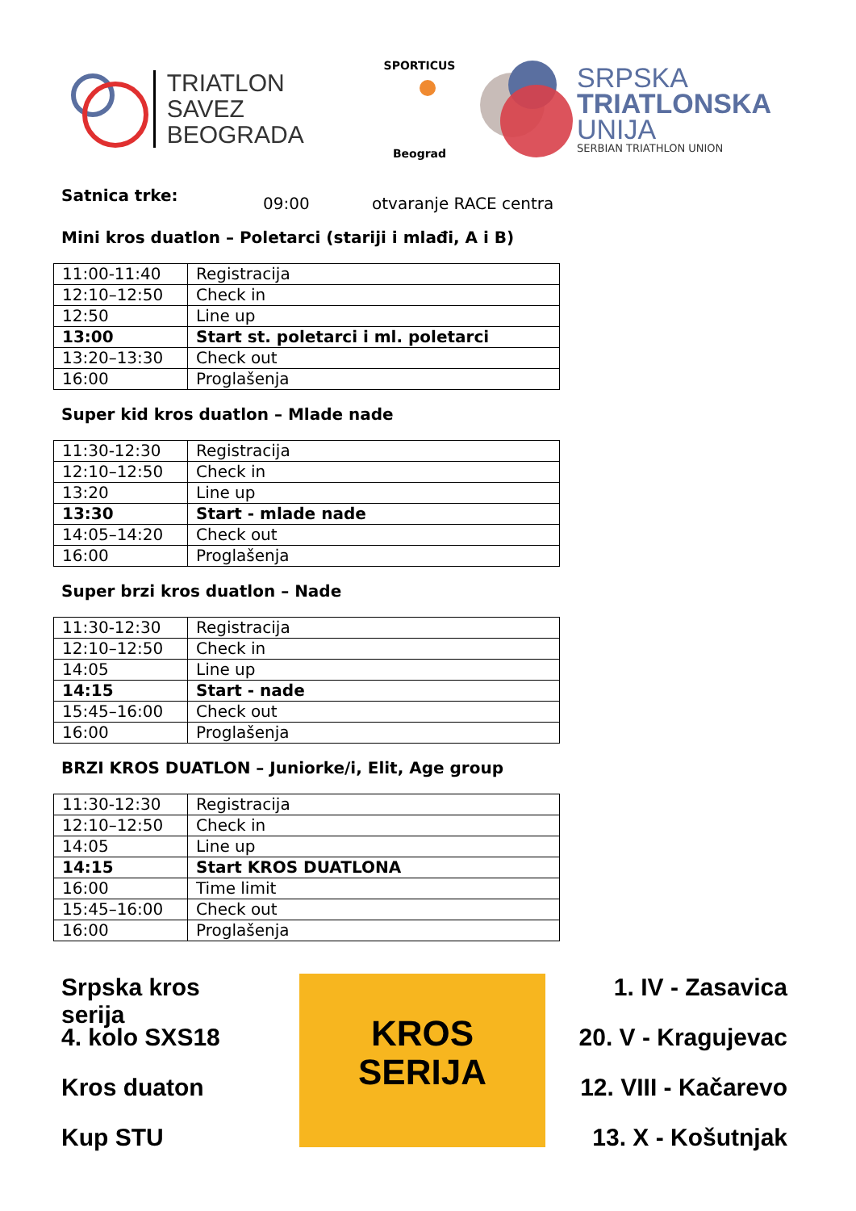TRIATLON SAVEZ
BEOGRADA
SPORTICUS
Beograd
SRPSKA
TRIATLONSKA
UNIJA
SERBIAN TRIATHLON UNION
Satnica trke: 09:00 otvaranje RACE centra
Mini kros duatlon – Poletarci (stariji i mlađi, A i B)
| 11:00-11:40 | Registracija |
| 12:10–12:50 | Check in |
| 12:50 | Line up |
| 13:00 | Start st. poletarci i ml. poletarci |
| 13:20–13:30 | Check out |
| 16:00 | Proglašenja |
Super kid kros duatlon – Mlade nade
| 11:30-12:30 | Registracija |
| 12:10–12:50 | Check in |
| 13:20 | Line up |
| 13:30 | Start - mlade nade |
| 14:05–14:20 | Check out |
| 16:00 | Proglašenja |
Super brzi kros duatlon – Nade
| 11:30-12:30 | Registracija |
| 12:10–12:50 | Check in |
| 14:05 | Line up |
| 14:15 | Start - nade |
| 15:45–16:00 | Check out |
| 16:00 | Proglašenja |
BRZI KROS DUATLON – Juniorke/i, Elit, Age group
| 11:30-12:30 | Registracija |
| 12:10–12:50 | Check in |
| 14:05 | Line up |
| 14:15 | Start KROS DUATLONA |
| 16:00 | Time limit |
| 15:45–16:00 | Check out |
| 16:00 | Proglašenja |
Srpska kros serija
4. kolo SXS18
Kros duaton
Kup STU
KROS
SERIJA
1. IV - Zasavica
20. V - Kragujevac
12. VIII - Kačarevo
13. X - Košutnjak